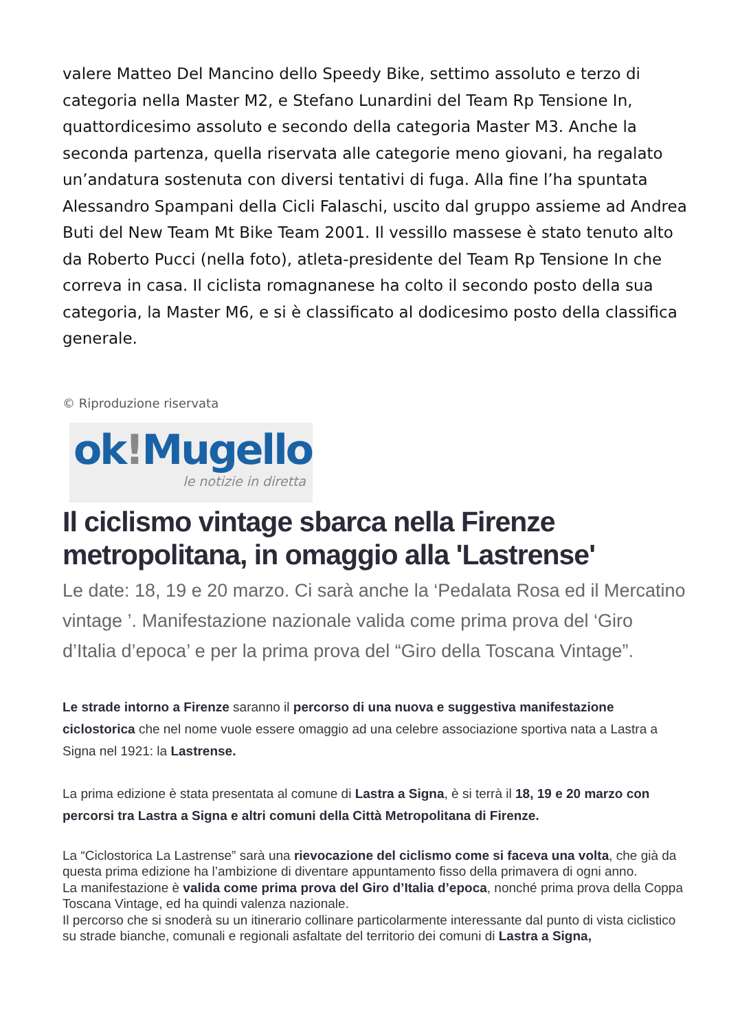valere Matteo Del Mancino dello Speedy Bike, settimo assoluto e terzo di categoria nella Master M2, e Stefano Lunardini del Team Rp Tensione In, quattordicesimo assoluto e secondo della categoria Master M3. Anche la seconda partenza, quella riservata alle categorie meno giovani, ha regalato un’andatura sostenuta con diversi tentativi di fuga. Alla fine l’ha spuntata Alessandro Spampani della Cicli Falaschi, uscito dal gruppo assieme ad Andrea Buti del New Team Mt Bike Team 2001. Il vessillo massese è stato tenuto alto da Roberto Pucci (nella foto), atleta-presidente del Team Rp Tensione In che correva in casa. Il ciclista romagnanese ha colto il secondo posto della sua categoria, la Master M6, e si è classificato al dodicesimo posto della classifica generale.
© Riproduzione riservata
ok!Mugello
le notizie in diretta
Il ciclismo vintage sbarca nella Firenze metropolitana, in omaggio alla 'Lastrense'
Le date: 18, 19 e 20 marzo. Ci sarà anche la ‘Pedalata Rosa ed il Mercatino vintage ’. Manifestazione nazionale valida come prima prova del ‘Giro d’Italia d’epoca’ e per la prima prova del “Giro della Toscana Vintage”.
Le strade intorno a Firenze saranno il percorso di una nuova e suggestiva manifestazione ciclostorica che nel nome vuole essere omaggio ad una celebre associazione sportiva nata a Lastra a Signa nel 1921: la Lastrense.
La prima edizione è stata presentata al comune di Lastra a Signa, è si terrà il 18, 19 e 20 marzo con percorsi tra Lastra a Signa e altri comuni della Città Metropolitana di Firenze.
La “Ciclostorica La Lastrense” sarà una rievocazione del ciclismo come si faceva una volta, che già da questa prima edizione ha l’ambizione di diventare appuntamento fisso della primavera di ogni anno.
La manifestazione è valida come prima prova del Giro d’Italia d’epoca, nonché prima prova della Coppa Toscana Vintage, ed ha quindi valenza nazionale.
Il percorso che si snoderà su un itinerario collinare particolarmente interessante dal punto di vista ciclistico su strade bianche, comunali e regionali asfaltate del territorio dei comuni di Lastra a Signa,